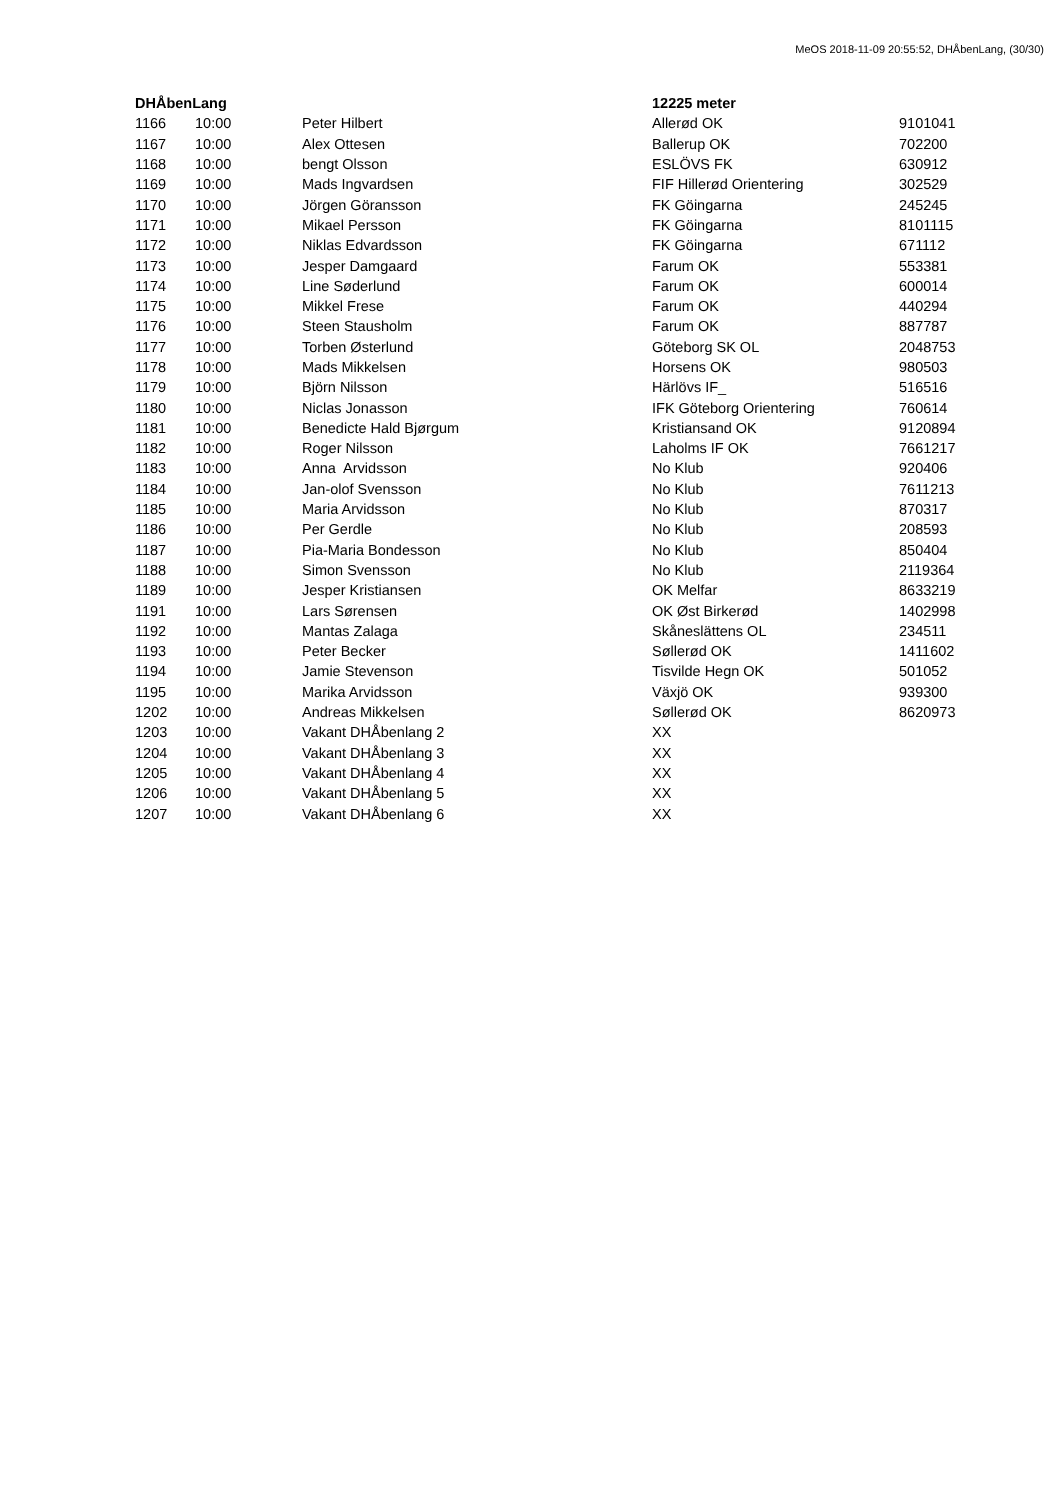MeOS 2018-11-09 20:55:52, DHÅbenLang, (30/30)
| DHÅbenLang | | | 12225 meter | |
| --- | --- | --- | --- | --- |
| 1166 | 10:00 | Peter Hilbert | Allerød OK | 9101041 |
| 1167 | 10:00 | Alex Ottesen | Ballerup OK | 702200 |
| 1168 | 10:00 | bengt Olsson | ESLÖVS FK | 630912 |
| 1169 | 10:00 | Mads Ingvardsen | FIF Hillerød Orientering | 302529 |
| 1170 | 10:00 | Jörgen Göransson | FK Göingarna | 245245 |
| 1171 | 10:00 | Mikael Persson | FK Göingarna | 8101115 |
| 1172 | 10:00 | Niklas Edvardsson | FK Göingarna | 671112 |
| 1173 | 10:00 | Jesper Damgaard | Farum OK | 553381 |
| 1174 | 10:00 | Line Søderlund | Farum OK | 600014 |
| 1175 | 10:00 | Mikkel Frese | Farum OK | 440294 |
| 1176 | 10:00 | Steen Stausholm | Farum OK | 887787 |
| 1177 | 10:00 | Torben Østerlund | Göteborg SK OL | 2048753 |
| 1178 | 10:00 | Mads Mikkelsen | Horsens OK | 980503 |
| 1179 | 10:00 | Björn Nilsson | Härlövs IF_ | 516516 |
| 1180 | 10:00 | Niclas Jonasson | IFK Göteborg Orientering | 760614 |
| 1181 | 10:00 | Benedicte Hald Bjørgum | Kristiansand OK | 9120894 |
| 1182 | 10:00 | Roger Nilsson | Laholms IF OK | 7661217 |
| 1183 | 10:00 | Anna Arvidsson | No Klub | 920406 |
| 1184 | 10:00 | Jan-olof Svensson | No Klub | 7611213 |
| 1185 | 10:00 | Maria Arvidsson | No Klub | 870317 |
| 1186 | 10:00 | Per Gerdle | No Klub | 208593 |
| 1187 | 10:00 | Pia-Maria Bondesson | No Klub | 850404 |
| 1188 | 10:00 | Simon Svensson | No Klub | 2119364 |
| 1189 | 10:00 | Jesper Kristiansen | OK Melfar | 8633219 |
| 1191 | 10:00 | Lars Sørensen | OK Øst Birkerød | 1402998 |
| 1192 | 10:00 | Mantas Zalaga | Skåneslättens OL | 234511 |
| 1193 | 10:00 | Peter Becker | Søllerød OK | 1411602 |
| 1194 | 10:00 | Jamie Stevenson | Tisvilde Hegn OK | 501052 |
| 1195 | 10:00 | Marika Arvidsson | Växjö OK | 939300 |
| 1202 | 10:00 | Andreas Mikkelsen | Søllerød OK | 8620973 |
| 1203 | 10:00 | Vakant DHÅbenlang 2 | XX | |
| 1204 | 10:00 | Vakant DHÅbenlang 3 | XX | |
| 1205 | 10:00 | Vakant DHÅbenlang 4 | XX | |
| 1206 | 10:00 | Vakant DHÅbenlang 5 | XX | |
| 1207 | 10:00 | Vakant DHÅbenlang 6 | XX | |